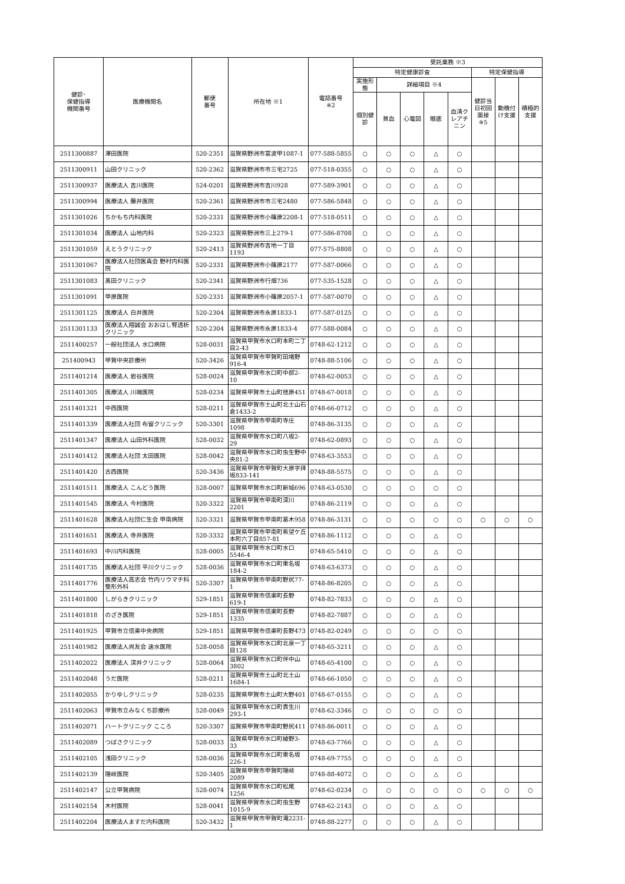| 健診･ 保健指導 機関番号 | 医療機関名 | 郵便 番号 | 所在地 ※1 | 電話番号 ※2 | 受託業務 ※3 | | | | | | | |
| --- | --- | --- | --- | --- | --- | --- | --- | --- | --- | --- | --- | --- |
| | | | | | 特定健康診査 | | | | | 特定保健指導 | | |
| | | | | | 実施形態 | 詳細項目 ※4 | | | | 健診当日初回面接 ※5 | 動機付け支援 | 積極的支援 |
| | | | | | 個別健診 | 貧血 | 心電図 | 眼底 | 血清クレアチニン | | | |
| 2511300887 | 澤田医院 | 520-2351 | 滋賀県野洲市冨波甲1087-1 | 077-588-5855 | ○ | ○ | ○ | △ | ○ | | | |
| 2511300911 | 山田クリニック | 520-2362 | 滋賀県野洲市市三宅2725 | 077-518-0355 | ○ | ○ | ○ | △ | ○ | | | |
| 2511300937 | 医療法人 吉川医院 | 524-0201 | 滋賀県野洲市吉川928 | 077-589-3901 | ○ | ○ | ○ | △ | ○ | | | |
| 2511300994 | 医療法人 藤井医院 | 520-2361 | 滋賀県野洲市市三宅2480 | 077-586-5848 | ○ | ○ | ○ | △ | ○ | | | |
| 2511301026 | ちかもち内科医院 | 520-2331 | 滋賀県野洲市小篠原2208-1 | 077-518-0511 | ○ | ○ | ○ | △ | ○ | | | |
| 2511301034 | 医療法人 山地内科 | 520-2323 | 滋賀県野洲市三上279-1 | 077-586-8708 | ○ | ○ | ○ | △ | ○ | | | |
| 2511301059 | えとうクリニック | 520-2413 | 滋賀県野洲市吉地一丁目1193 | 077-575-8808 | ○ | ○ | ○ | △ | ○ | | | |
| 2511301067 | 医療法人社団医真会 野村内科医院 | 520-2331 | 滋賀県野洲市小篠原2177 | 077-587-0066 | ○ | ○ | ○ | △ | ○ | | | |
| 2511301083 | 髙田クリニック | 520-2341 | 滋賀県野洲市行畑736 | 077-535-1528 | ○ | ○ | ○ | △ | ○ | | | |
| 2511301091 | 甲原医院 | 520-2331 | 滋賀県野洲市小篠原2057-1 | 077-587-0070 | ○ | ○ | ○ | △ | ○ | | | |
| 2511301125 | 医療法人 白井医院 | 520-2304 | 滋賀県野洲市永原1833-1 | 077-587-0125 | ○ | ○ | ○ | △ | ○ | | | |
| 2511301133 | 医療法人翔誠会 おおはし腎透析クリニック | 520-2304 | 滋賀県野洲市永原1833-4 | 077-588-0084 | ○ | ○ | ○ | △ | ○ | | | |
| 2511400257 | 一般社団法人 水口病院 | 528-0031 | 滋賀県甲賀市水口町本町二丁目2-43 | 0748-62-1212 | ○ | ○ | ○ | △ | ○ | | | |
| 251400943 | 甲賀中央診療所 | 520-3426 | 滋賀県甲賀市甲賀町田堵野916-4 | 0748-88-5106 | ○ | ○ | ○ | △ | ○ | | | |
| 2511401214 | 医療法人 岩谷医院 | 528-0024 | 滋賀県甲賀市水口町中邸2-10 | 0748-62-0053 | ○ | ○ | ○ | △ | ○ | | | |
| 2511401305 | 医療法人 川端医院 | 528-0234 | 滋賀県甲賀市土山町徳原451 | 0748-67-0018 | ○ | ○ | ○ | △ | ○ | | | |
| 2511401321 | 中西医院 | 528-0211 | 滋賀県甲賀市土山町北土山石倉1433-2 | 0748-66-0712 | ○ | ○ | ○ | △ | ○ | | | |
| 2511401339 | 医療法人社団 布留クリニック | 520-3301 | 滋賀県甲賀市甲南町寺庄1098 | 0748-86-3135 | ○ | ○ | ○ | △ | ○ | | | |
| 2511401347 | 医療法人 山田外科医院 | 528-0032 | 滋賀県甲賀市水口町八坂2-29 | 0748-62-0893 | ○ | ○ | ○ | △ | ○ | | | |
| 2511401412 | 医療法人社団 太田医院 | 528-0042 | 滋賀県甲賀市水口町虫生野中央81-2 | 0748-63-3553 | ○ | ○ | ○ | △ | ○ | | | |
| 2511401420 | 古西医院 | 520-3436 | 滋賀県甲賀市甲賀町大原字拝坂833-141 | 0748-88-5575 | ○ | ○ | ○ | △ | ○ | | | |
| 2511401511 | 医療法人 こんどう医院 | 528-0007 | 滋賀県甲賀市水口町新城696 | 0748-63-0530 | ○ | ○ | ○ | ○ | ○ | | | |
| 2511401545 | 医療法人 今村医院 | 520-3322 | 滋賀県甲賀市甲南町深川2201 | 0748-86-2119 | ○ | ○ | ○ | △ | ○ | | | |
| 2511401628 | 医療法人社団仁生会 甲南病院 | 520-3321 | 滋賀県甲賀市甲南町葛木958 | 0748-86-3131 | ○ | ○ | ○ | ○ | ○ | ○ | ○ | ○ |
| 2511401651 | 医療法人 寺井医院 | 520-3332 | 滋賀県甲賀市甲南町希望ケ丘本町六丁目857-81 | 0748-86-1112 | ○ | ○ | ○ | △ | ○ | | | |
| 2511401693 | 中川内科医院 | 528-0005 | 滋賀県甲賀市水口町水口5546-4 | 0748-65-5410 | ○ | ○ | ○ | △ | ○ | | | |
| 2511401735 | 医療法人社団 平川クリニック | 528-0036 | 滋賀県甲賀市水口町東名坂184-2 | 0748-63-6373 | ○ | ○ | ○ | △ | ○ | | | |
| 2511401776 | 医療法人高志会 竹内リウマチ科整形外科 | 520-3307 | 滋賀県甲賀市甲南町野尻77-1 | 0748-86-8205 | ○ | ○ | ○ | △ | ○ | | | |
| 2511401800 | しがらきクリニック | 529-1851 | 滋賀県甲賀市信楽町長野619-1 | 0748-82-7833 | ○ | ○ | ○ | △ | ○ | | | |
| 2511401818 | のざき医院 | 529-1851 | 滋賀県甲賀市信楽町長野1335 | 0748-82-7887 | ○ | ○ | ○ | △ | ○ | | | |
| 2511401925 | 甲賀市立信楽中央病院 | 529-1851 | 滋賀県甲賀市信楽町長野473 | 0748-82-0249 | ○ | ○ | ○ | ○ | ○ | | | |
| 2511401982 | 医療法人尚友会 速水医院 | 528-0058 | 滋賀県甲賀市水口町北泉一丁目128 | 0748-65-3211 | ○ | ○ | ○ | △ | ○ | | | |
| 2511402022 | 医療法人 深井クリニック | 528-0064 | 滋賀県甲賀市水口町伴中山3802 | 0748-65-4100 | ○ | ○ | ○ | △ | ○ | | | |
| 2511402048 | うだ医院 | 528-0211 | 滋賀県甲賀市土山町北土山1684-1 | 0748-66-1050 | ○ | ○ | ○ | △ | ○ | | | |
| 2511402055 | かりゆしクリニック | 528-0235 | 滋賀県甲賀市土山町大野401 | 0748-67-0155 | ○ | ○ | ○ | △ | ○ | | | |
| 2511402063 | 甲賀市立みなくち診療所 | 528-0049 | 滋賀県甲賀市水口町貴生川293-1 | 0748-62-3346 | ○ | ○ | ○ | ○ | ○ | | | |
| 2511402071 | ハートクリニック こころ | 520-3307 | 滋賀県甲賀市甲南町野尻411 | 0748-86-0011 | ○ | ○ | ○ | △ | ○ | | | |
| 2511402089 | つばさクリニック | 528-0033 | 滋賀県甲賀市水口町綾野3-33 | 0748-63-7766 | ○ | ○ | ○ | △ | ○ | | | |
| 2511402105 | 浅田クリニック | 528-0036 | 滋賀県甲賀市水口町東名坂226-1 | 0748-69-7755 | ○ | ○ | ○ | △ | ○ | | | |
| 2511402139 | 隠岐医院 | 520-3405 | 滋賀県甲賀市甲賀町隠岐2089 | 0748-88-4072 | ○ | ○ | ○ | △ | ○ | | | |
| 2511402147 | 公立甲賀病院 | 528-0074 | 滋賀県甲賀市水口町松尾1256 | 0748-62-0234 | ○ | ○ | ○ | ○ | ○ | ○ | ○ | ○ |
| 2511402154 | 木村医院 | 528-0041 | 滋賀県甲賀市水口町虫生野1015-9 | 0748-62-2143 | ○ | ○ | ○ | △ | ○ | | | |
| 2511402204 | 医療法人ますだ内科医院 | 520-3432 | 滋賀県甲賀市甲賀町滝2231-1 | 0748-88-2277 | ○ | ○ | ○ | △ | ○ | | | |